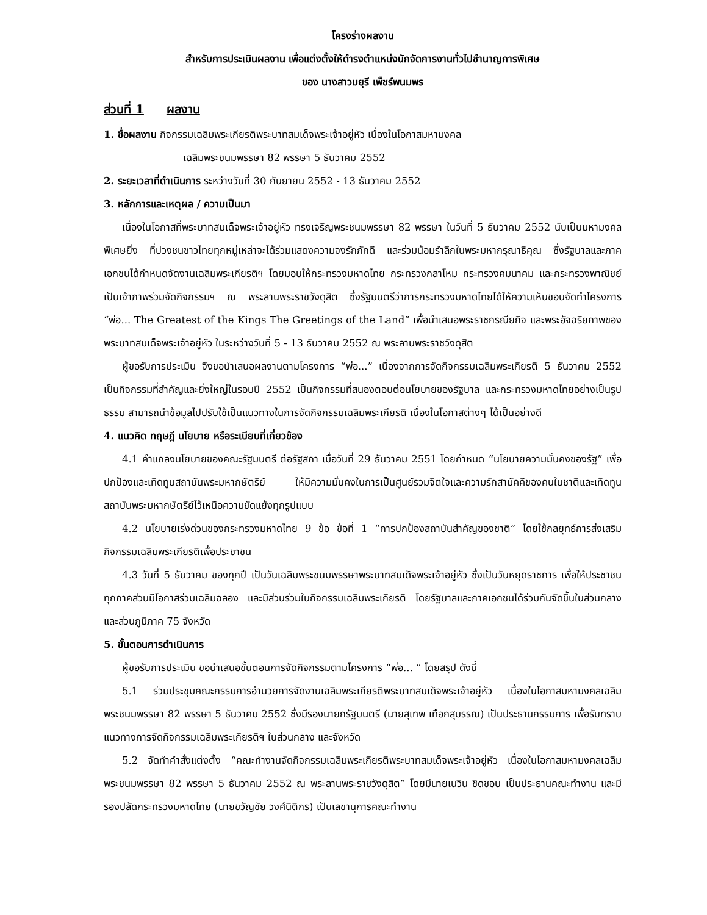โครงร่างผลงาน
สำหรับการประเมินผลงาน เพื่อแต่งตั้งให้ดำรงตำแหน่งนักจัดการงานทั่วไปชำนาญการพิเศษ
ของ นางสาวมยุรี เพ็ชร์พนมพร
ส่วนที่ 1 ผลงาน
1. ชื่อผลงาน กิจกรรมเฉลิมพระเกียรติพระบาทสมเด็จพระเจ้าอยู่หัว เนื่องในโอกาสมหามงคล
เฉลิมพระชนมพรรษา 82 พรรษา 5 ธันวาคม 2552
2. ระยะเวลาที่ดำเนินการ ระหว่างวันที่ 30 กันยายน 2552 - 13 ธันวาคม 2552
3. หลักการและเหตุผล / ความเป็นมา
เนื่องในโอกาสที่พระบาทสมเด็จพระเจ้าอยู่หัว ทรงเจริญพระชนมพรรษา 82 พรรษา ในวันที่ 5 ธันวาคม 2552 นับเป็นมหามงคลพิเศษยิ่ง ที่ปวงชนชาวไทยทุกหมู่เหล่าจะได้ร่วมแสดงความจงรักภักดี และร่วมน้อมรำลึกในพระมหากรุณาธิคุณ ซึ่งรัฐบาลและภาคเอกชนได้กำหนดจัดงานเฉลิมพระเกียรติฯ โดยมอบให้กระทรวงมหาดไทย กระทรวงกลาโหม กระทรวงคมนาคม และกระทรวงพาณิชย์ เป็นเจ้าภาพร่วมจัดกิจกรรมฯ ณ พระลานพระราชวังดุสิต ซึ่งรัฐมนตรีว่าการกระทรวงมหาดไทยได้ให้ความเห็นชอบจัดทำโครงการ “พ่อ... The Greatest of the Kings The Greetings of the Land” เพื่อนำเสนอพระราชกรณียกิจ และพระอัจฉริยภาพของพระบาทสมเด็จพระเจ้าอยู่หัว ในระหว่างวันที่ 5 - 13 ธันวาคม 2552 ณ พระลานพระราชวังดุสิต
ผู้ขอรับการประเมิน จึงขอนำเสนอผลงานตามโครงการ “พ่อ...” เนื่องจากการจัดกิจกรรมเฉลิมพระเกียรติ 5 ธันวาคม 2552 เป็นกิจกรรมที่สำคัญและยิ่งใหญ่ในรอบปี 2552 เป็นกิจกรรมที่สนองตอบต่อนโยบายของรัฐบาล และกระทรวงมหาดไทยอย่างเป็นรูปธรรม สามารถนำข้อมูลไปปรับใช้เป็นแนวทางในการจัดกิจกรรมเฉลิมพระเกียรติ เนื่องในโอกาสต่างๆ ได้เป็นอย่างดี
4. แนวคิด ทฤษฎี นโยบาย หรือระเบียบที่เกี่ยวข้อง
4.1 คำแถลงนโยบายของคณะรัฐมนตรี ต่อรัฐสภา เมื่อวันที่ 29 ธันวาคม 2551 โดยกำหนด “นโยบายความมั่นคงของรัฐ” เพื่อปกป้องและเทิดทูนสถาบันพระมหากษัตริย์ ให้มีความมั่นคงในการเป็นศูนย์รวมจิตใจและความรักสามัคคีของคนในชาติและเทิดทูนสถาบันพระมหากษัตริย์ไว้เหนือความขัดแย้งทุกรูปแบบ
4.2 นโยบายเร่งด่วนของกระทรวงมหาดไทย 9 ข้อ ข้อที่ 1 “การปกป้องสถาบันสำคัญของชาติ” โดยใช้กลยุทธ์การส่งเสริมกิจกรรมเฉลิมพระเกียรติเพื่อประชาชน
4.3 วันที่ 5 ธันวาคม ของทุกปี เป็นวันเฉลิมพระชนมพรรษาพระบาทสมเด็จพระเจ้าอยู่หัว ซึ่งเป็นวันหยุดราชการ เพื่อให้ประชาชนทุกภาคส่วนมีโอกาสร่วมเฉลิมฉลอง และมีส่วนร่วมในกิจกรรมเฉลิมพระเกียรติ โดยรัฐบาลและภาคเอกชนได้ร่วมกันจัดขึ้นในส่วนกลาง และส่วนภูมิภาค 75 จังหวัด
5. ขั้นตอนการดำเนินการ
ผู้ขอรับการประเมิน ขอนำเสนอขั้นตอนการจัดกิจกรรมตามโครงการ “พ่อ... ” โดยสรุป ดังนี้
5.1 ร่วมประชุมคณะกรรมการอำนวยการจัดงานเฉลิมพระเกียรติพระบาทสมเด็จพระเจ้าอยู่หัว เนื่องในโอกาสมหามงคลเฉลิมพระชนมพรรษา 82 พรรษา 5 ธันวาคม 2552 ซึ่งมีรองนายกรัฐมนตรี (นายสุเทพ เทือกสุบรรณ) เป็นประธานกรรมการ เพื่อรับทราบแนวทางการจัดกิจกรรมเฉลิมพระเกียรติฯ ในส่วนกลาง และจังหวัด
5.2 จัดทำคำสั่งแต่งตั้ง “คณะทำงานจัดกิจกรรมเฉลิมพระเกียรติพระบาทสมเด็จพระเจ้าอยู่หัว เนื่องในโอกาสมหามงคลเฉลิมพระชนมพรรษา 82 พรรษา 5 ธันวาคม 2552 ณ พระลานพระราชวังดุสิต” โดยมีนายเนวิน ชิดชอบ เป็นประธานคณะทำงาน และมีรองปลัดกระทรวงมหาดไทย (นายขวัญชัย วงศ์นิติกร) เป็นเลขานุการคณะทำงาน